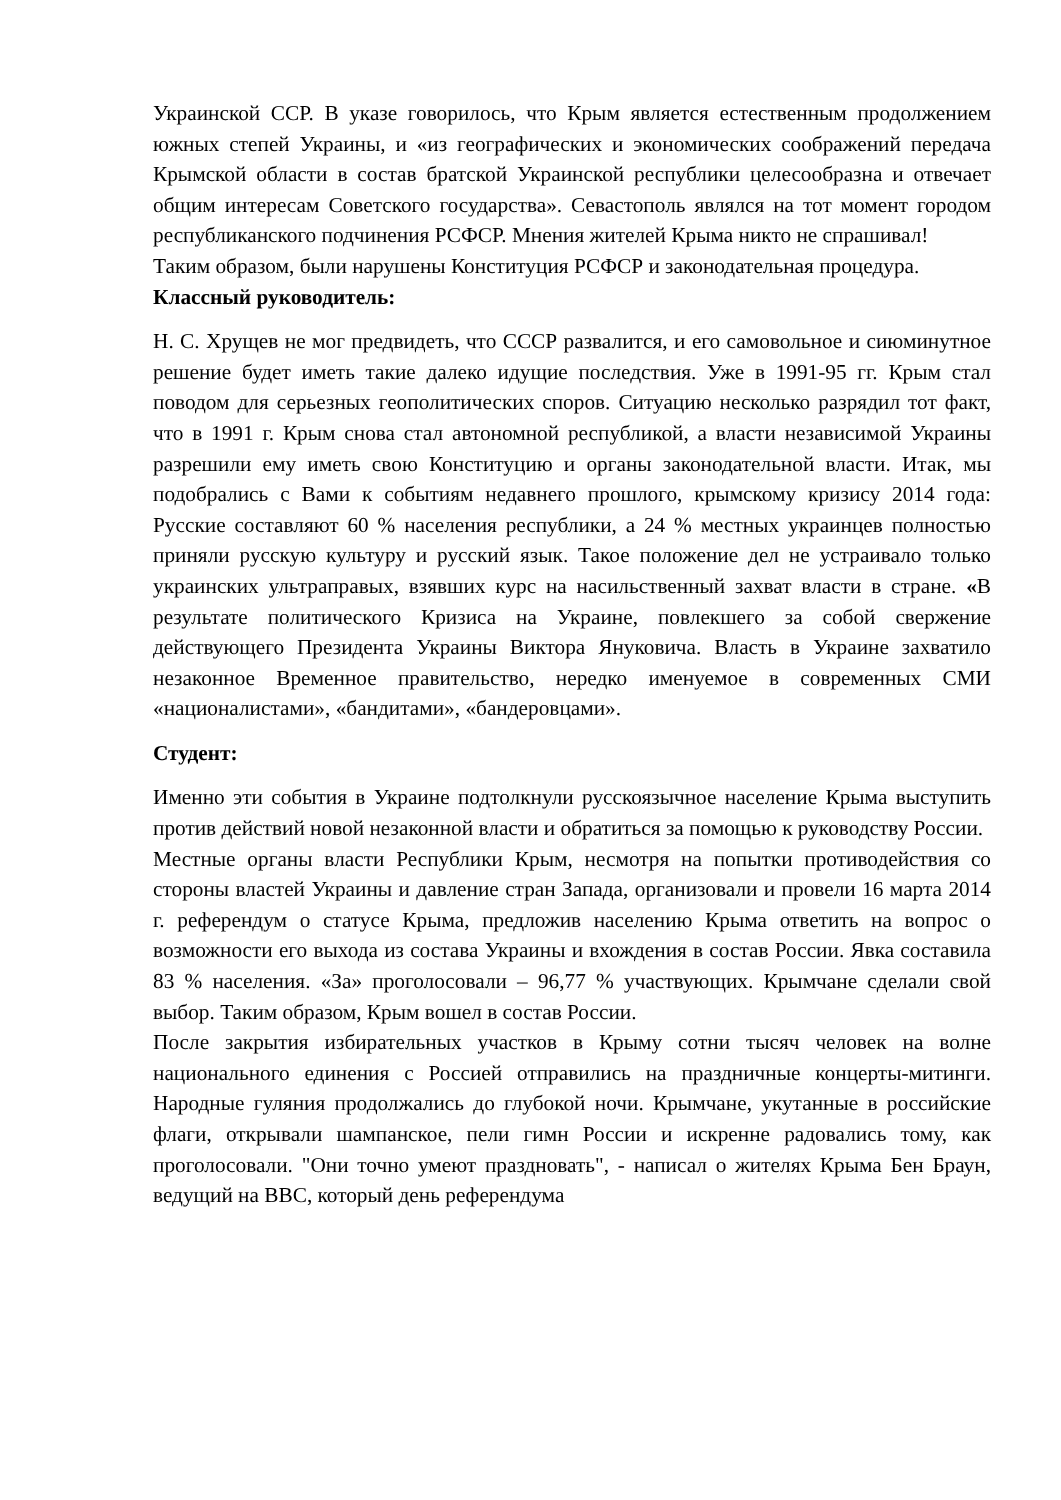Украинской ССР. В указе говорилось, что Крым является естественным продолжением южных степей Украины, и «из географических и экономических соображений передача Крымской области в состав братской Украинской республики целесообразна и отвечает общим интересам Советского государства». Севастополь являлся на тот момент городом республиканского подчинения РСФСР. Мнения жителей Крыма никто не спрашивал!
Таким образом, были нарушены Конституция РСФСР и законодательная процедура.
Классный руководитель:
Н. С. Хрущев не мог предвидеть, что СССР развалится, и его самовольное и сиюминутное решение будет иметь такие далеко идущие последствия. Уже в 1991-95 гг. Крым стал поводом для серьезных геополитических споров. Ситуацию несколько разрядил тот факт, что в 1991 г. Крым снова стал автономной республикой, а власти независимой Украины разрешили ему иметь свою Конституцию и органы законодательной власти. Итак, мы подобрались с Вами к событиям недавнего прошлого, крымскому кризису 2014 года: Русские составляют 60 % населения республики, а 24 % местных украинцев полностью приняли русскую культуру и русский язык. Такое положение дел не устраивало только украинских ультраправых, взявших курс на насильственный захват власти в стране. «В результате политического Кризиса на Украине, повлекшего за собой свержение действующего Президента Украины Виктора Януковича. Власть в Украине захватило незаконное Временное правительство, нередко именуемое в современных СМИ «националистами», «бандитами», «бандеровцами».
Студент:
Именно эти события в Украине подтолкнули русскоязычное население Крыма выступить против действий новой незаконной власти и обратиться за помощью к руководству России.
Местные органы власти Республики Крым, несмотря на попытки противодействия со стороны властей Украины и давление стран Запада, организовали и провели 16 марта 2014 г. референдум о статусе Крыма, предложив населению Крыма ответить на вопрос о возможности его выхода из состава Украины и вхождения в состав России. Явка составила 83 % населения. «За» проголосовали – 96,77 % участвующих. Крымчане сделали свой выбор. Таким образом, Крым вошел в состав России.
После закрытия избирательных участков в Крыму сотни тысяч человек на волне национального единения с Россией отправились на праздничные концерты-митинги. Народные гуляния продолжались до глубокой ночи. Крымчане, укутанные в российские флаги, открывали шампанское, пели гимн России и искренне радовались тому, как проголосовали. "Они точно умеют праздновать", - написал о жителях Крыма Бен Браун, ведущий на BBC, который день референдума